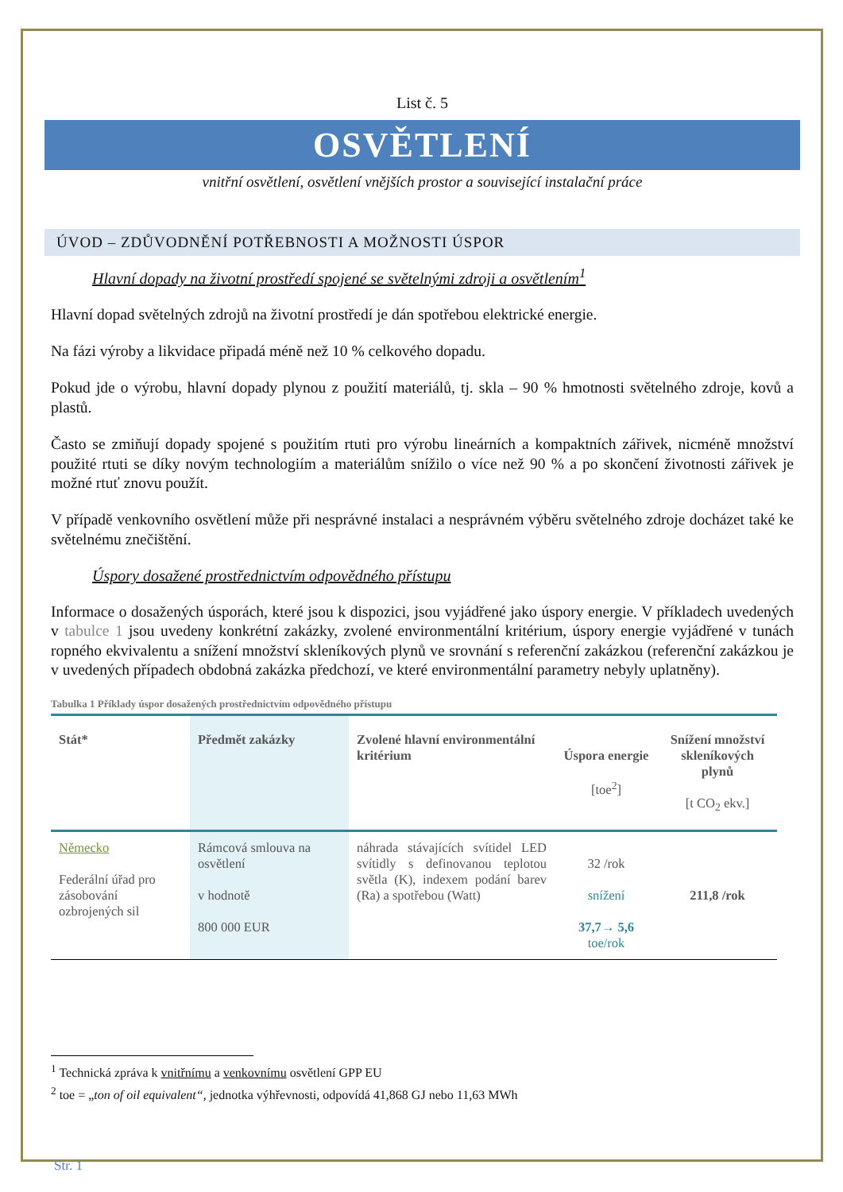List č. 5
OSVĚTLENÍ
vnitřní osvětlení, osvětlení vnějších prostor a související instalační práce
ÚVOD – ZDŮVODNĚNÍ POTŘEBNOSTI A MOŽNOSTI ÚSPOR
Hlavní dopady na životní prostředí spojené se světelnými zdroji a osvětlením<sup>1</sup>
Hlavní dopad světelných zdrojů na životní prostředí je dán spotřebou elektrické energie.
Na fázi výroby a likvidace připadá méně než 10 % celkového dopadu.
Pokud jde o výrobu, hlavní dopady plynou z použití materiálů, tj. skla – 90 % hmotnosti světelného zdroje, kovů a plastů.
Často se zmiňují dopady spojené s použitím rtuti pro výrobu lineárních a kompaktních zářivek, nicméně množství použité rtuti se díky novým technologiím a materiálům snížilo o více než 90 % a po skončení životnosti zářivek je možné rtuť znovu použít.
V případě venkovního osvětlení může při nesprávné instalaci a nesprávném výběru světelného zdroje docházet také ke světelnému znečištění.
Úspory dosažené prostřednictvím odpovědného přístupu
Informace o dosažených úsporách, které jsou k dispozici, jsou vyjádřené jako úspory energie. V příkladech uvedených v tabulce 1 jsou uvedeny konkrétní zakázky, zvolené environmentální kritérium, úspory energie vyjádřené v tunách ropného ekvivalentu a snížení množství skleníkových plynů ve srovnání s referenční zakázkou (referenční zakázkou je v uvedených případech obdobná zakázka předchozí, ve které environmentální parametry nebyly uplatněny).
Tabulka 1 Příklady úspor dosažených prostřednictvím odpovědného přístupu
| Stát* | Předmět zakázky | Zvolené hlavní environmentální kritérium | Úspora energie [toe<sup>2</sup>] | Snížení množství skleníkových plynů [t CO<sub>2</sub> ekv.] |
| --- | --- | --- | --- | --- |
| Německo Federální úřad pro zásobování ozbrojených sil | Rámcová smlouva na osvětlení v hodnotě 800 000 EUR | náhrada stávajících svítidel LED svítidly s definovanou teplotou světla (K), indexem podání barev (Ra) a spotřebou (Watt) | 32 /rok snížení 37,7→ 5,6 toe/rok | 211,8 /rok |
<sup>1</sup> Technická zpráva k vnitřnímu a venkovnímu osvětlení GPP EU
<sup>2</sup> toe = „ton of oil equivalent“, jednotka výhřevnosti, odpovídá 41,868 GJ nebo 11,63 MWh
Str. 1